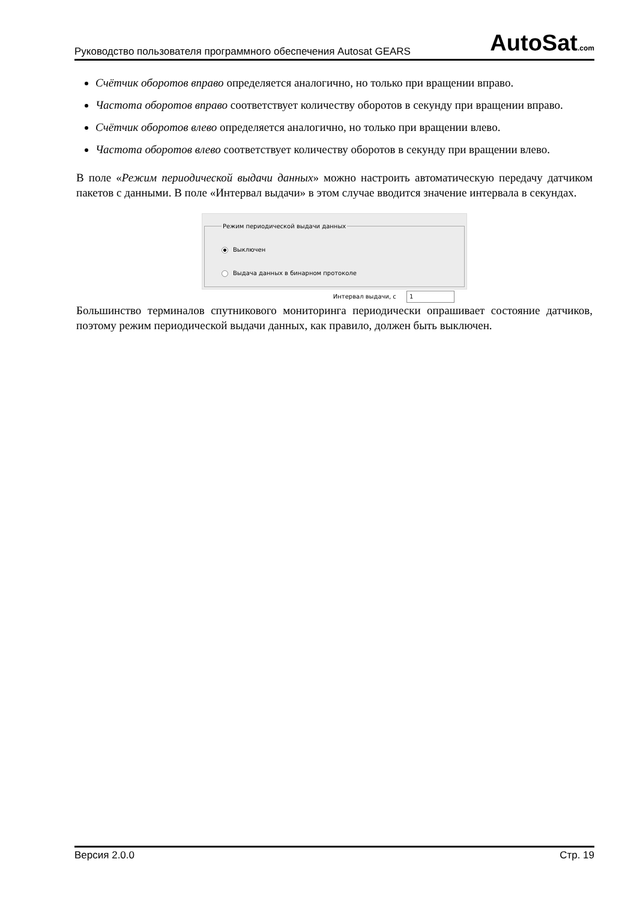Руководство пользователя программного обеспечения Autosat GEARS AutoSat.com
Счётчик оборотов вправо определяется аналогично, но только при вращении вправо.
Частота оборотов вправо соответствует количеству оборотов в секунду при вращении вправо.
Счётчик оборотов влево определяется аналогично, но только при вращении влево.
Частота оборотов влево соответствует количеству оборотов в секунду при вращении влево.
В поле «Режим периодической выдачи данных» можно настроить автоматическую передачу датчиком пакетов с данными. В поле «Интервал выдачи» в этом случае вводится значение интервала в секундах.
Режим периодической выдачи данных
Выключен
Выдача данных в бинарном протоколе
Интервал выдачи, с 1
Большинство терминалов спутникового мониторинга периодически опрашивает состояние датчиков, поэтому режим периодической выдачи данных, как правило, должен быть выключен.
Версия 2.0.0 Стр. 19